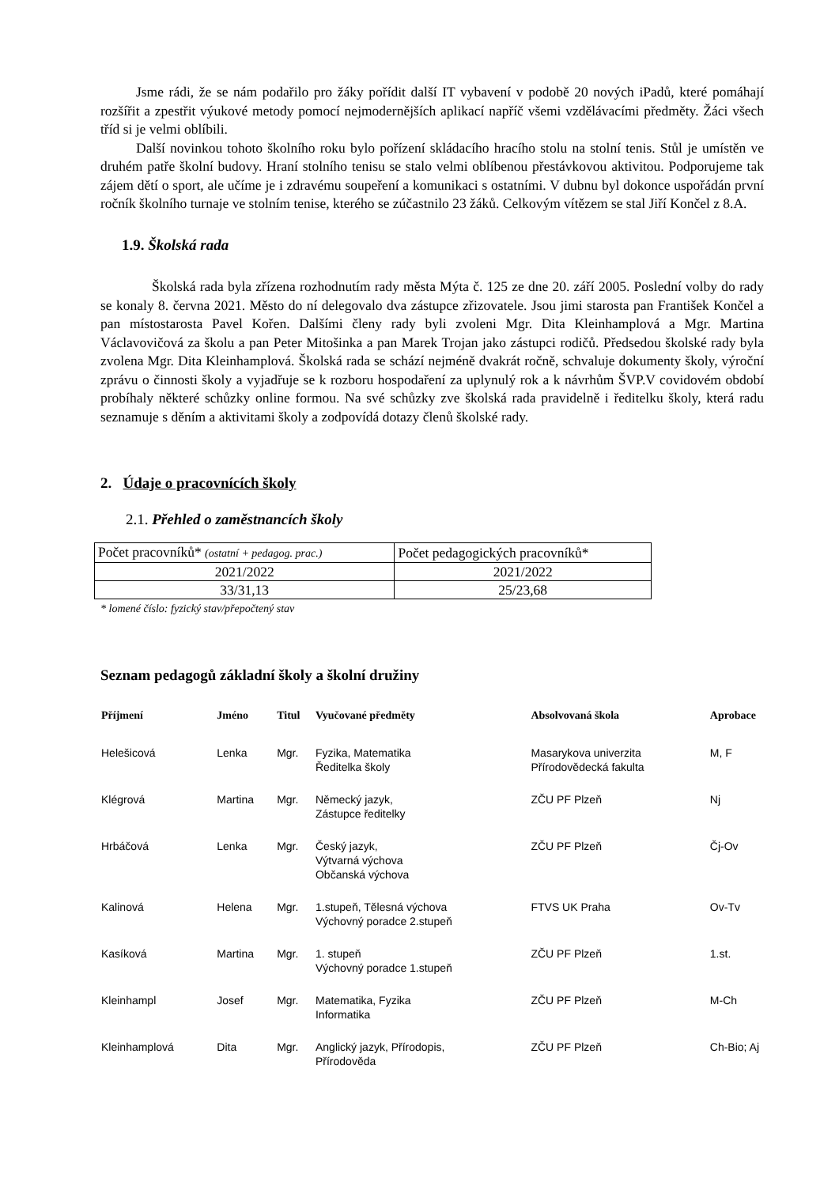Jsme rádi, že se nám podařilo pro žáky pořídit další IT vybavení v podobě 20 nových iPadů, které pomáhají rozšířit a zpestřit výukové metody pomocí nejmodernějších aplikací napříč všemi vzdělávacími předměty. Žáci všech tříd si je velmi oblíbili.
Další novinkou tohoto školního roku bylo pořízení skládacího hracího stolu na stolní tenis. Stůl je umístěn ve druhém patře školní budovy. Hraní stolního tenisu se stalo velmi oblíbenou přestávkovou aktivitou. Podporujeme tak zájem dětí o sport, ale učíme je i zdravému soupeření a komunikaci s ostatními. V dubnu byl dokonce uspořádán první ročník školního turnaje ve stolním tenise, kterého se zúčastnilo 23 žáků. Celkovým vítězem se stal Jiří Končel z 8.A.
1.9. Školská rada
Školská rada byla zřízena rozhodnutím rady města Mýta č. 125 ze dne 20. září 2005. Poslední volby do rady se konaly 8. června 2021. Město do ní delegovalo dva zástupce zřizovatele. Jsou jimi starosta pan František Končel a pan místostarosta Pavel Kořen. Dalšími členy rady byli zvoleni Mgr. Dita Kleinhamplová a Mgr. Martina Václavovičová za školu a pan Peter Mitošinka a pan Marek Trojan jako zástupci rodičů. Předsedou školské rady byla zvolena Mgr. Dita Kleinhamplová. Školská rada se schází nejméně dvakrát ročně, schvaluje dokumenty školy, výroční zprávu o činnosti školy a vyjadřuje se k rozboru hospodaření za uplynulý rok a k návrhům ŠVP.V covidovém období probíhaly některé schůzky online formou. Na své schůzky zve školská rada pravidelně i ředitelku školy, která radu seznamuje s děním a aktivitami školy a zodpovídá dotazy členů školské rady.
2. Údaje o pracovnících školy
2.1. Přehled o zaměstnancích školy
| Počet pracovníků* (ostatní + pedagog. prac.) | Počet pedagogických pracovníků* |
| 2021/2022 | 2021/2022 |
| 33/31,13 | 25/23,68 |
* lomené číslo: fyzický stav/přepočtený stav
Seznam pedagogů základní školy a školní družiny
| Příjmení | Jméno | Titul | Vyučované předměty | Absolvovaná škola | Aprobace |
| --- | --- | --- | --- | --- | --- |
| Helešicová | Lenka | Mgr. | Fyzika, Matematika Ředitelka školy | Masarykova univerzita Přírodovědecká fakulta | M, F |
| Klégrová | Martina | Mgr. | Německý jazyk, Zástupce ředitelky | ZČU PF Plzeň | Nj |
| Hrbáčová | Lenka | Mgr. | Český jazyk, Výtvarná výchova Občanská výchova | ZČU PF Plzeň | Čj-Ov |
| Kalinová | Helena | Mgr. | 1.stupeň, Tělesná výchova Výchovný poradce 2.stupeň | FTVS UK Praha | Ov-Tv |
| Kasíková | Martina | Mgr. | 1. stupeň Výchovný poradce 1.stupeň | ZČU PF Plzeň | 1.st. |
| Kleinhampl | Josef | Mgr. | Matematika, Fyzika Informatika | ZČU PF Plzeň | M-Ch |
| Kleinhamplová | Dita | Mgr. | Anglický jazyk, Přírodopis, Přírodověda | ZČU PF Plzeň | Ch-Bio; Aj |